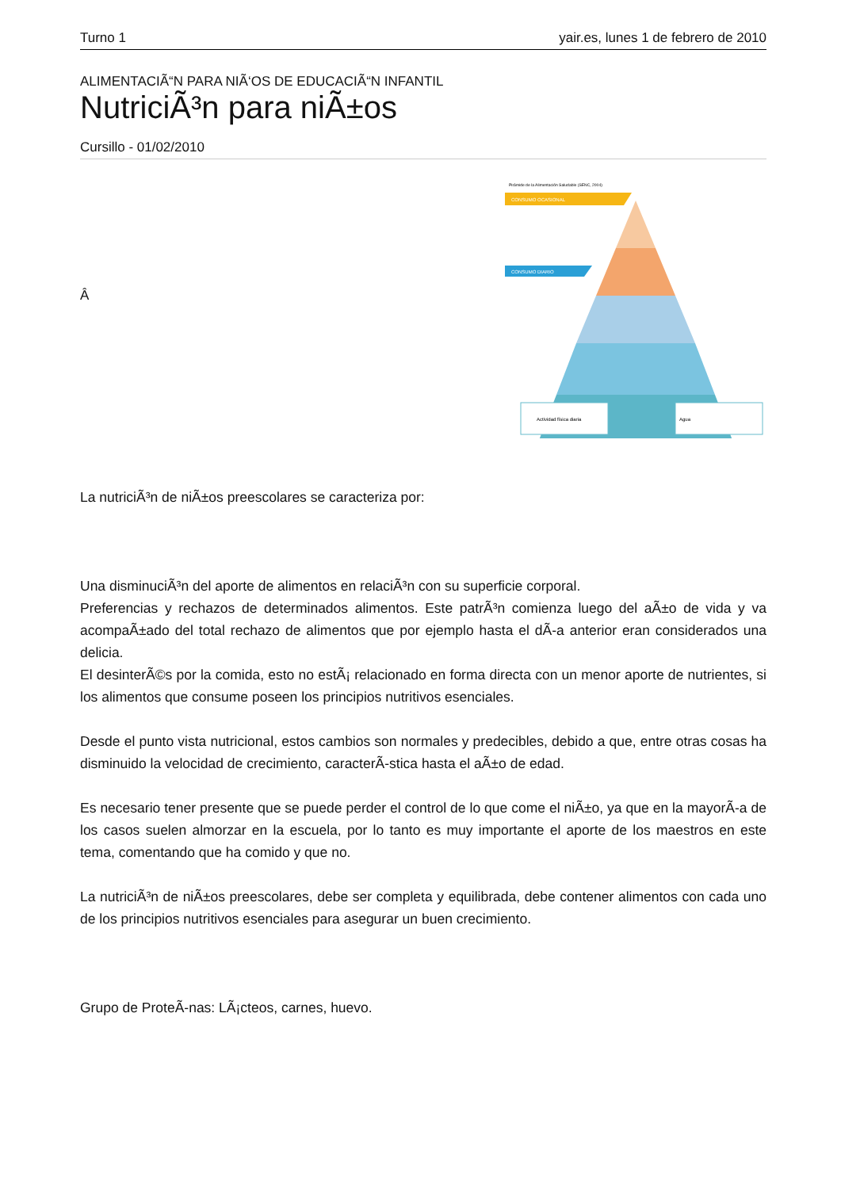Turno 1 yair.es, lunes 1 de febrero de 2010
ALIMENTACIÃ“N PARA NIÃ‘OS DE EDUCACIÃ“N INFANTIL
NutriciÃ³n para niÃ±os
Cursillo - 01/02/2010
Â
Pirámide de la Alimentación Saludable (SENC, 2004)
CONSUMO OCASIONAL
CONSUMO DIARIO
Actividad física diaria
Agua
La nutriciÃ³n de niÃ±os preescolares se caracteriza por:
Una disminuciÃ³n del aporte de alimentos en relaciÃ³n con su superficie corporal.
Preferencias y rechazos de determinados alimentos. Este patrÃ³n comienza luego del aÃ±o de vida y va acompaÃ±ado del total rechazo de alimentos que por ejemplo hasta el dÃ-a anterior eran considerados una delicia.
El desinterÃ©s por la comida, esto no estÃ¡ relacionado en forma directa con un menor aporte de nutrientes, si los alimentos que consume poseen los principios nutritivos esenciales.
Desde el punto vista nutricional, estos cambios son normales y predecibles, debido a que, entre otras cosas ha disminuido la velocidad de crecimiento, caracterÃ-stica hasta el aÃ±o de edad.
Es necesario tener presente que se puede perder el control de lo que come el niÃ±o, ya que en la mayorÃ-a de los casos suelen almorzar en la escuela, por lo tanto es muy importante el aporte de los maestros en este tema, comentando que ha comido y que no.
La nutriciÃ³n de niÃ±os preescolares, debe ser completa y equilibrada, debe contener alimentos con cada uno de los principios nutritivos esenciales para asegurar un buen crecimiento.
Grupo de ProteÃ-nas: LÃ¡cteos, carnes, huevo.